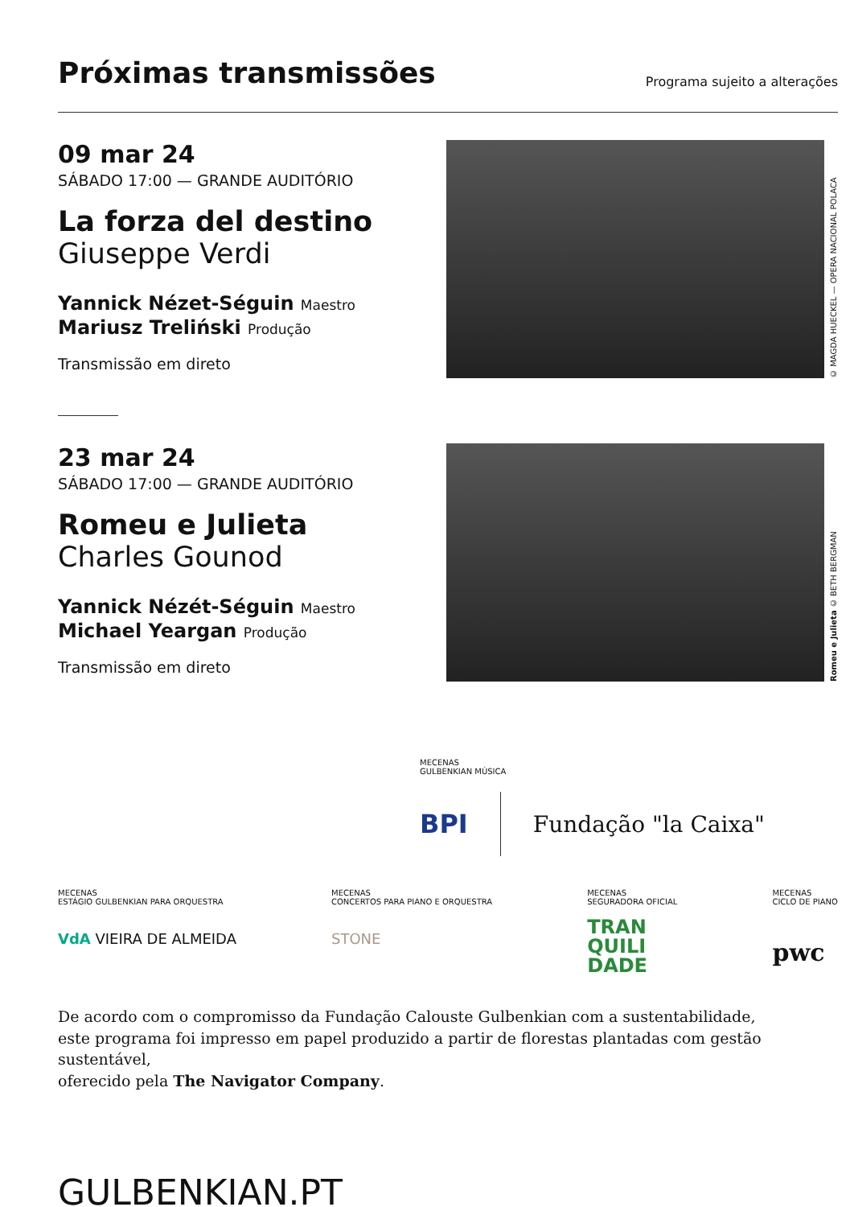Próximas transmissões
Programa sujeito a alterações
09 mar 24
SÁBADO 17:00 — GRANDE AUDITÓRIO
La forza del destino
Giuseppe Verdi
Yannick Nézet-Séguin Maestro
Mariusz Treliński Produção
Transmissão em direto
© MAGDA HUECKEL — OPERA NACIONAL POLACA
23 mar 24
SÁBADO 17:00 — GRANDE AUDITÓRIO
Romeu e Julieta
Charles Gounod
Yannick Nézét-Séguin Maestro
Michael Yeargan Produção
Transmissão em direto
Romeu e Julieta © BETH BERGMAN
MECENAS
GULBENKIAN MÚSICA
BPI Fundação "la Caixa"
MECENAS
ESTÁGIO GULBENKIAN PARA ORQUESTRA
VdA VIEIRA DE ALMEIDA
MECENAS
CONCERTOS PARA PIANO E ORQUESTRA
STONE
MECENAS
SEGURADORA OFICIAL
TRAN
QUILI
DADE
MECENAS
CICLO DE PIANO
pwc
De acordo com o compromisso da Fundação Calouste Gulbenkian com a sustentabilidade,
este programa foi impresso em papel produzido a partir de florestas plantadas com gestão sustentável,
oferecido pela The Navigator Company.
GULBENKIAN.PT